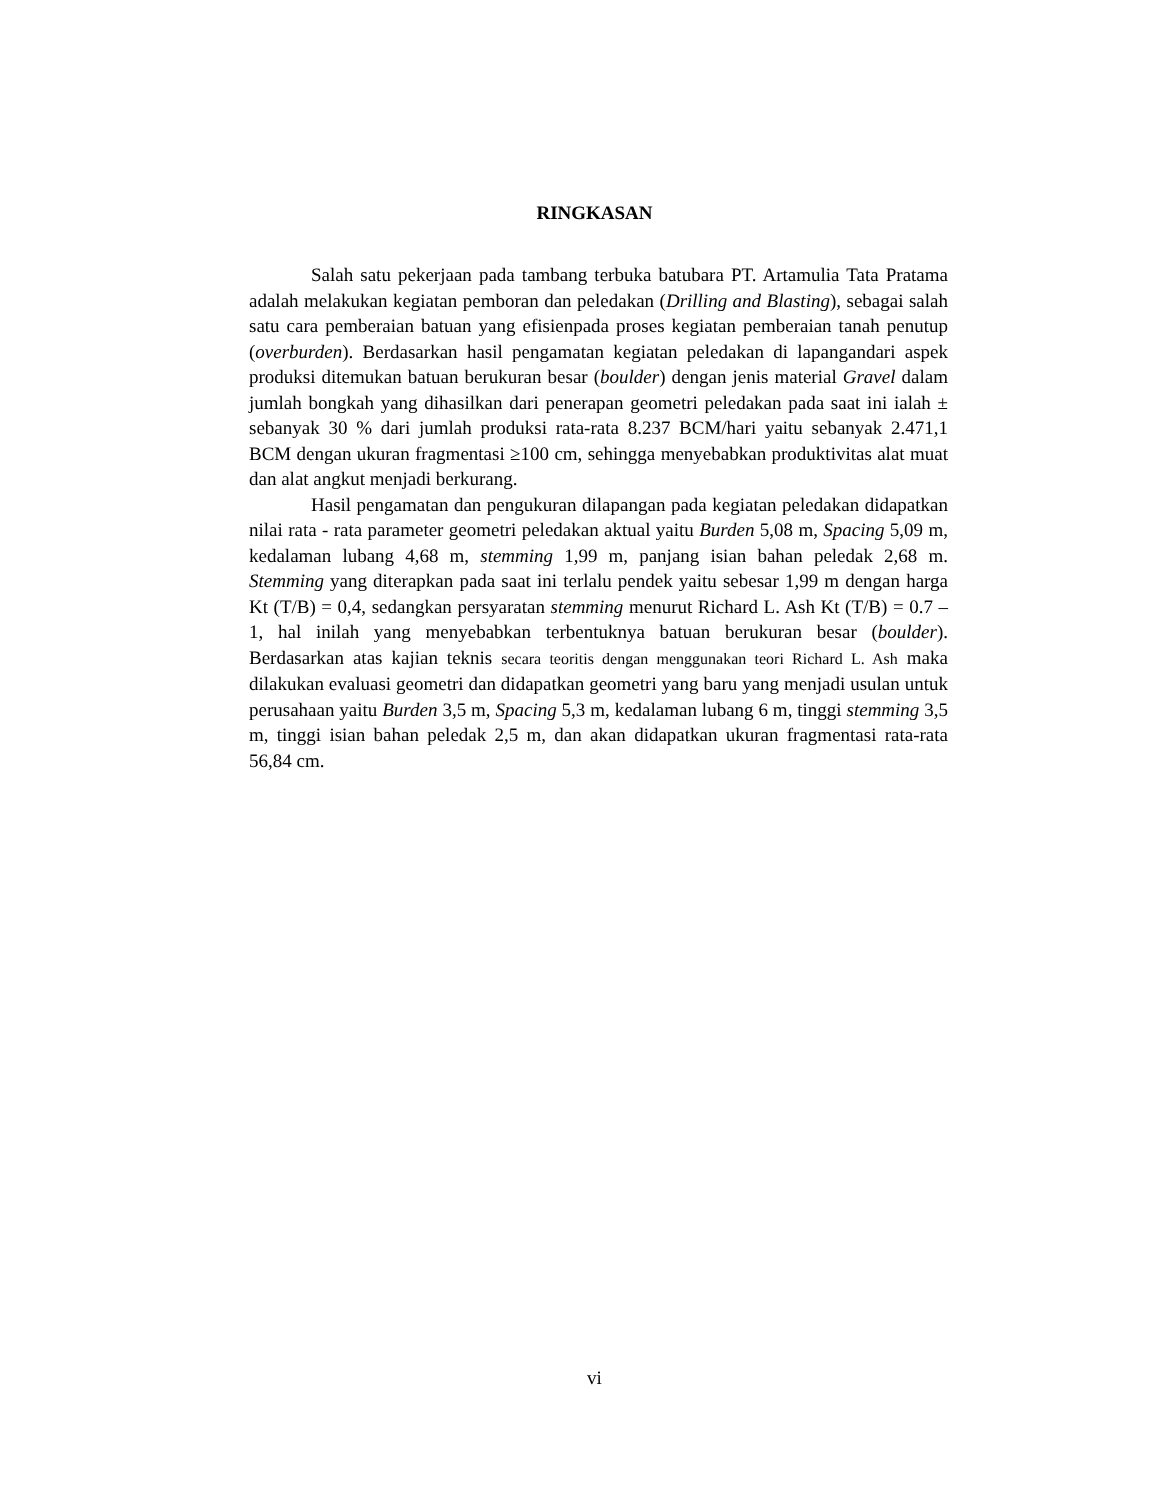RINGKASAN
Salah satu pekerjaan pada tambang terbuka batubara PT. Artamulia Tata Pratama adalah melakukan kegiatan pemboran dan peledakan (Drilling and Blasting), sebagai salah satu cara pemberaian batuan yang efisienpada proses kegiatan pemberaian tanah penutup (overburden). Berdasarkan hasil pengamatan kegiatan peledakan di lapangandari aspek produksi ditemukan batuan berukuran besar (boulder) dengan jenis material Gravel dalam jumlah bongkah yang dihasilkan dari penerapan geometri peledakan pada saat ini ialah ± sebanyak 30 % dari jumlah produksi rata-rata 8.237 BCM/hari yaitu sebanyak 2.471,1 BCM dengan ukuran fragmentasi ≥100 cm, sehingga menyebabkan produktivitas alat muat dan alat angkut menjadi berkurang.
Hasil pengamatan dan pengukuran dilapangan pada kegiatan peledakan didapatkan nilai rata - rata parameter geometri peledakan aktual yaitu Burden 5,08 m, Spacing 5,09 m, kedalaman lubang 4,68 m, stemming 1,99 m, panjang isian bahan peledak 2,68 m. Stemming yang diterapkan pada saat ini terlalu pendek yaitu sebesar 1,99 m dengan harga Kt (T/B) = 0,4, sedangkan persyaratan stemming menurut Richard L. Ash Kt (T/B) = 0.7 – 1, hal inilah yang menyebabkan terbentuknya batuan berukuran besar (boulder). Berdasarkan atas kajian teknis secara teoritis dengan menggunakan teori Richard L. Ash maka dilakukan evaluasi geometri dan didapatkan geometri yang baru yang menjadi usulan untuk perusahaan yaitu Burden 3,5 m, Spacing 5,3 m, kedalaman lubang 6 m, tinggi stemming 3,5 m, tinggi isian bahan peledak 2,5 m, dan akan didapatkan ukuran fragmentasi rata-rata 56,84 cm.
vi